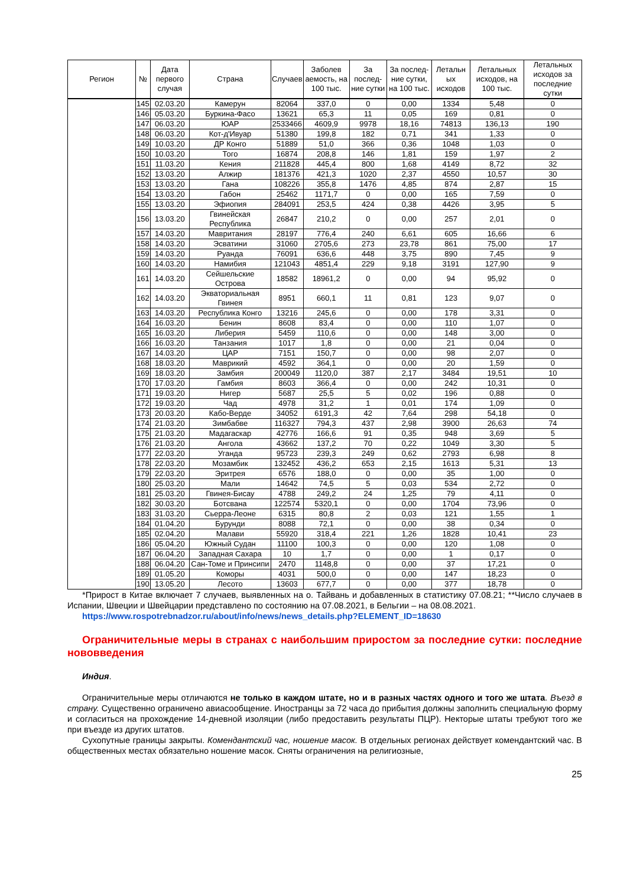| Регион | № | Дата первого случая | Страна | Случаев | Заболев аемость, на 100 тыс. | За послед-ние сутки | За послед-ние сутки, на 100 тыс. | Летальн ых исходов | Летальных исходов, на 100 тыс. | Летальных исходов за последние сутки |
| --- | --- | --- | --- | --- | --- | --- | --- | --- | --- | --- |
| | 145 | 02.03.20 | Камерун | 82064 | 337,0 | 0 | 0,00 | 1334 | 5,48 | 0 |
| | 146 | 05.03.20 | Буркина-Фасо | 13621 | 65,3 | 11 | 0,05 | 169 | 0,81 | 0 |
| | 147 | 06.03.20 | ЮАР | 2533466 | 4609,9 | 9978 | 18,16 | 74813 | 136,13 | 190 |
| | 148 | 06.03.20 | Кот-д'Ивуар | 51380 | 199,8 | 182 | 0,71 | 341 | 1,33 | 0 |
| | 149 | 10.03.20 | ДР Конго | 51889 | 51,0 | 366 | 0,36 | 1048 | 1,03 | 0 |
| | 150 | 10.03.20 | Того | 16874 | 208,8 | 146 | 1,81 | 159 | 1,97 | 2 |
| | 151 | 11.03.20 | Кения | 211828 | 445,4 | 800 | 1,68 | 4149 | 8,72 | 32 |
| | 152 | 13.03.20 | Алжир | 181376 | 421,3 | 1020 | 2,37 | 4550 | 10,57 | 30 |
| | 153 | 13.03.20 | Гана | 108226 | 355,8 | 1476 | 4,85 | 874 | 2,87 | 15 |
| | 154 | 13.03.20 | Габон | 25462 | 1171,7 | 0 | 0,00 | 165 | 7,59 | 0 |
| | 155 | 13.03.20 | Эфиопия | 284091 | 253,5 | 424 | 0,38 | 4426 | 3,95 | 5 |
| | 156 | 13.03.20 | Гвинейская Республика | 26847 | 210,2 | 0 | 0,00 | 257 | 2,01 | 0 |
| | 157 | 14.03.20 | Мавритания | 28197 | 776,4 | 240 | 6,61 | 605 | 16,66 | 6 |
| | 158 | 14.03.20 | Эсватини | 31060 | 2705,6 | 273 | 23,78 | 861 | 75,00 | 17 |
| | 159 | 14.03.20 | Руанда | 76091 | 636,6 | 448 | 3,75 | 890 | 7,45 | 9 |
| | 160 | 14.03.20 | Намибия | 121043 | 4851,4 | 229 | 9,18 | 3191 | 127,90 | 9 |
| | 161 | 14.03.20 | Сейшельские Острова | 18582 | 18961,2 | 0 | 0,00 | 94 | 95,92 | 0 |
| | 162 | 14.03.20 | Экваториальная Гвинея | 8951 | 660,1 | 11 | 0,81 | 123 | 9,07 | 0 |
| | 163 | 14.03.20 | Республика Конго | 13216 | 245,6 | 0 | 0,00 | 178 | 3,31 | 0 |
| | 164 | 16.03.20 | Бенин | 8608 | 83,4 | 0 | 0,00 | 110 | 1,07 | 0 |
| | 165 | 16.03.20 | Либерия | 5459 | 110,6 | 0 | 0,00 | 148 | 3,00 | 0 |
| | 166 | 16.03.20 | Танзания | 1017 | 1,8 | 0 | 0,00 | 21 | 0,04 | 0 |
| | 167 | 14.03.20 | ЦАР | 7151 | 150,7 | 0 | 0,00 | 98 | 2,07 | 0 |
| | 168 | 18.03.20 | Маврикий | 4592 | 364,1 | 0 | 0,00 | 20 | 1,59 | 0 |
| | 169 | 18.03.20 | Замбия | 200049 | 1120,0 | 387 | 2,17 | 3484 | 19,51 | 10 |
| | 170 | 17.03.20 | Гамбия | 8603 | 366,4 | 0 | 0,00 | 242 | 10,31 | 0 |
| | 171 | 19.03.20 | Нигер | 5687 | 25,5 | 5 | 0,02 | 196 | 0,88 | 0 |
| | 172 | 19.03.20 | Чад | 4978 | 31,2 | 1 | 0,01 | 174 | 1,09 | 0 |
| | 173 | 20.03.20 | Кабо-Верде | 34052 | 6191,3 | 42 | 7,64 | 298 | 54,18 | 0 |
| | 174 | 21.03.20 | Зимбабве | 116327 | 794,3 | 437 | 2,98 | 3900 | 26,63 | 74 |
| | 175 | 21.03.20 | Мадагаскар | 42776 | 166,6 | 91 | 0,35 | 948 | 3,69 | 5 |
| | 176 | 21.03.20 | Ангола | 43662 | 137,2 | 70 | 0,22 | 1049 | 3,30 | 5 |
| | 177 | 22.03.20 | Уганда | 95723 | 239,3 | 249 | 0,62 | 2793 | 6,98 | 8 |
| | 178 | 22.03.20 | Мозамбик | 132452 | 436,2 | 653 | 2,15 | 1613 | 5,31 | 13 |
| | 179 | 22.03.20 | Эритрея | 6576 | 188,0 | 0 | 0,00 | 35 | 1,00 | 0 |
| | 180 | 25.03.20 | Мали | 14642 | 74,5 | 5 | 0,03 | 534 | 2,72 | 0 |
| | 181 | 25.03.20 | Гвинея-Бисау | 4788 | 249,2 | 24 | 1,25 | 79 | 4,11 | 0 |
| | 182 | 30.03.20 | Ботсвана | 122574 | 5320,1 | 0 | 0,00 | 1704 | 73,96 | 0 |
| | 183 | 31.03.20 | Сьерра-Леоне | 6315 | 80,8 | 2 | 0,03 | 121 | 1,55 | 1 |
| | 184 | 01.04.20 | Бурунди | 8088 | 72,1 | 0 | 0,00 | 38 | 0,34 | 0 |
| | 185 | 02.04.20 | Малави | 55920 | 318,4 | 221 | 1,26 | 1828 | 10,41 | 23 |
| | 186 | 05.04.20 | Южный Судан | 11100 | 100,3 | 0 | 0,00 | 120 | 1,08 | 0 |
| | 187 | 06.04.20 | Западная Сахара | 10 | 1,7 | 0 | 0,00 | 1 | 0,17 | 0 |
| | 188 | 06.04.20 | Сан-Томе и Принсипи | 2470 | 1148,8 | 0 | 0,00 | 37 | 17,21 | 0 |
| | 189 | 01.05.20 | Коморы | 4031 | 500,0 | 0 | 0,00 | 147 | 18,23 | 0 |
| | 190 | 13.05.20 | Лесото | 13603 | 677,7 | 0 | 0,00 | 377 | 18,78 | 0 |
*Прирост в Китае включает 7 случаев, выявленных на о. Тайвань и добавленных в статистику 07.08.21; **Число случаев в Испании, Швеции и Швейцарии представлено по состоянию на 07.08.2021, в Бельгии – на 08.08.2021.
https://www.rospotrebnadzor.ru/about/info/news/news_details.php?ELEMENT_ID=18630
Ограничительные меры в странах с наибольшим приростом за последние сутки: последние нововведения
Индия.
Ограничительные меры отличаются не только в каждом штате, но и в разных частях одного и того же штата. Въезд в страну. Существенно ограничено авиасообщение. Иностранцы за 72 часа до прибытия должны заполнить специальную форму и согласиться на прохождение 14-дневной изоляции (либо предоставить результаты ПЦР). Некторые штаты требуют того же при въезде из других штатов.
Сухопутные границы закрыты. Комендантский час, ношение масок. В отдельных регионах действует комендантский час. В общественных местах обязательно ношение масок. Сняты ограничения на религиозные,
25